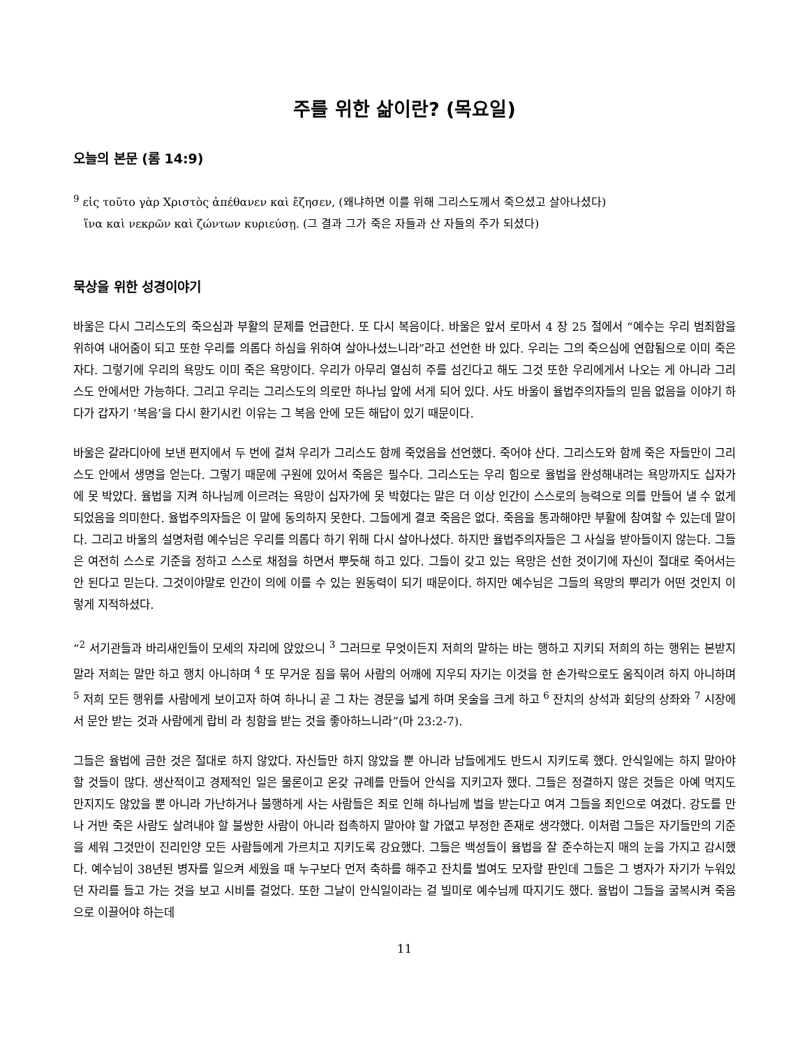주를 위한 삶이란? (목요일)
오늘의 본문 (롬 14:9)
<sup>9</sup> εἰς τοῦτο γὰρ Χριστὸς ἀπέθανεν καὶ ἔζησεν, (왜냐하면 이를 위해 그리스도께서 죽으셨고 살아나셨다)
ἵνα καὶ νεκρῶν καὶ ζώντων κυριεύσῃ. (그 결과 그가 죽은 자들과 산 자들의 주가 되셨다)
묵상을 위한 성경이야기
바울은 다시 그리스도의 죽으심과 부활의 문제를 언급한다. 또 다시 복음이다. 바울은 앞서 로마서 4 장 25 절에서 “예수는 우리 범죄함을 위하여 내어줌이 되고 또한 우리를 의롭다 하심을 위하여 살아나셨느니라”라고 선언한 바 있다. 우리는 그의 죽으심에 연합됨으로 이미 죽은 자다. 그렇기에 우리의 욕망도 이미 죽은 욕망이다. 우리가 아무리 열심히 주를 섬긴다고 해도 그것 또한 우리에게서 나오는 게 아니라 그리스도 안에서만 가능하다. 그리고 우리는 그리스도의 의로만 하나님 앞에 서게 되어 있다. 사도 바울이 율법주의자들의 믿음 없음을 이야기 하다가 갑자기 ‘복음’을 다시 환기시킨 이유는 그 복음 안에 모든 해답이 있기 때문이다.
바울은 갈라디아에 보낸 편지에서 두 번에 걸쳐 우리가 그리스도 함께 죽었음을 선언했다. 죽어야 산다. 그리스도와 함께 죽은 자들만이 그리스도 안에서 생명을 얻는다. 그렇기 때문에 구원에 있어서 죽음은 필수다. 그리스도는 우리 힘으로 율법을 완성해내려는 욕망까지도 십자가에 못 박았다. 율법을 지켜 하나님께 이르려는 욕망이 십자가에 못 박혔다는 말은 더 이상 인간이 스스로의 능력으로 의를 만들어 낼 수 없게 되었음을 의미한다. 율법주의자들은 이 말에 동의하지 못한다. 그들에게 결코 죽음은 없다. 죽음을 통과해야만 부활에 참여할 수 있는데 말이다. 그리고 바울의 설명처럼 예수님은 우리를 의롭다 하기 위해 다시 살아나셨다. 하지만 율법주의자들은 그 사실을 받아들이지 않는다. 그들은 여전히 스스로 기준을 정하고 스스로 채점을 하면서 뿌듯해 하고 있다. 그들이 갖고 있는 욕망은 선한 것이기에 자신이 절대로 죽어서는 안 된다고 믿는다. 그것이야말로 인간이 의에 이를 수 있는 원동력이 되기 때문이다. 하지만 예수님은 그들의 욕망의 뿌리가 어떤 것인지 이렇게 지적하셨다.
“<sup>2</sup> 서기관들과 바리새인들이 모세의 자리에 앉았으니 <sup>3</sup> 그러므로 무엇이든지 저희의 말하는 바는 행하고 지키되 저희의 하는 행위는 본받지 말라 저희는 말만 하고 행치 아니하며 <sup>4</sup> 또 무거운 짐을 묶어 사람의 어깨에 지우되 자기는 이것을 한 손가락으로도 움직이려 하지 아니하며 <sup>5</sup> 저희 모든 행위를 사람에게 보이고자 하여 하나니 곧 그 차는 경문을 넓게 하며 옷술을 크게 하고 <sup>6</sup> 잔치의 상석과 회당의 상좌와 <sup>7</sup> 시장에서 문안 받는 것과 사람에게 랍비 라 칭함을 받는 것을 좋아하느니라”(마 23:2-7).
그들은 율법에 금한 것은 절대로 하지 않았다. 자신들만 하지 않았을 뿐 아니라 남들에게도 반드시 지키도록 했다. 안식일에는 하지 말아야 할 것들이 많다. 생산적이고 경제적인 일은 물론이고 온갖 규례를 만들어 안식을 지키고자 했다. 그들은 정결하지 않은 것들은 아예 먹지도 만지지도 않았을 뿐 아니라 가난하거나 불행하게 사는 사람들은 죄로 인해 하나님께 벌을 받는다고 여겨 그들을 죄인으로 여겼다. 강도를 만나 거반 죽은 사람도 살려내야 할 불쌍한 사람이 아니라 접촉하지 말아야 할 가엾고 부정한 존재로 생각했다. 이처럼 그들은 자기들만의 기준을 세워 그것만이 진리인양 모든 사람들에게 가르치고 지키도록 강요했다. 그들은 백성들이 율법을 잘 준수하는지 매의 눈을 가지고 감시했다. 예수님이 38년된 병자를 일으켜 세웠을 때 누구보다 먼저 축하를 해주고 잔치를 벌여도 모자랄 판인데 그들은 그 병자가 자기가 누워있던 자리를 들고 가는 것을 보고 시비를 걸었다. 또한 그날이 안식일이라는 걸 빌미로 예수님께 따지기도 했다. 율법이 그들을 굴복시켜 죽음으로 이끌어야 하는데
11